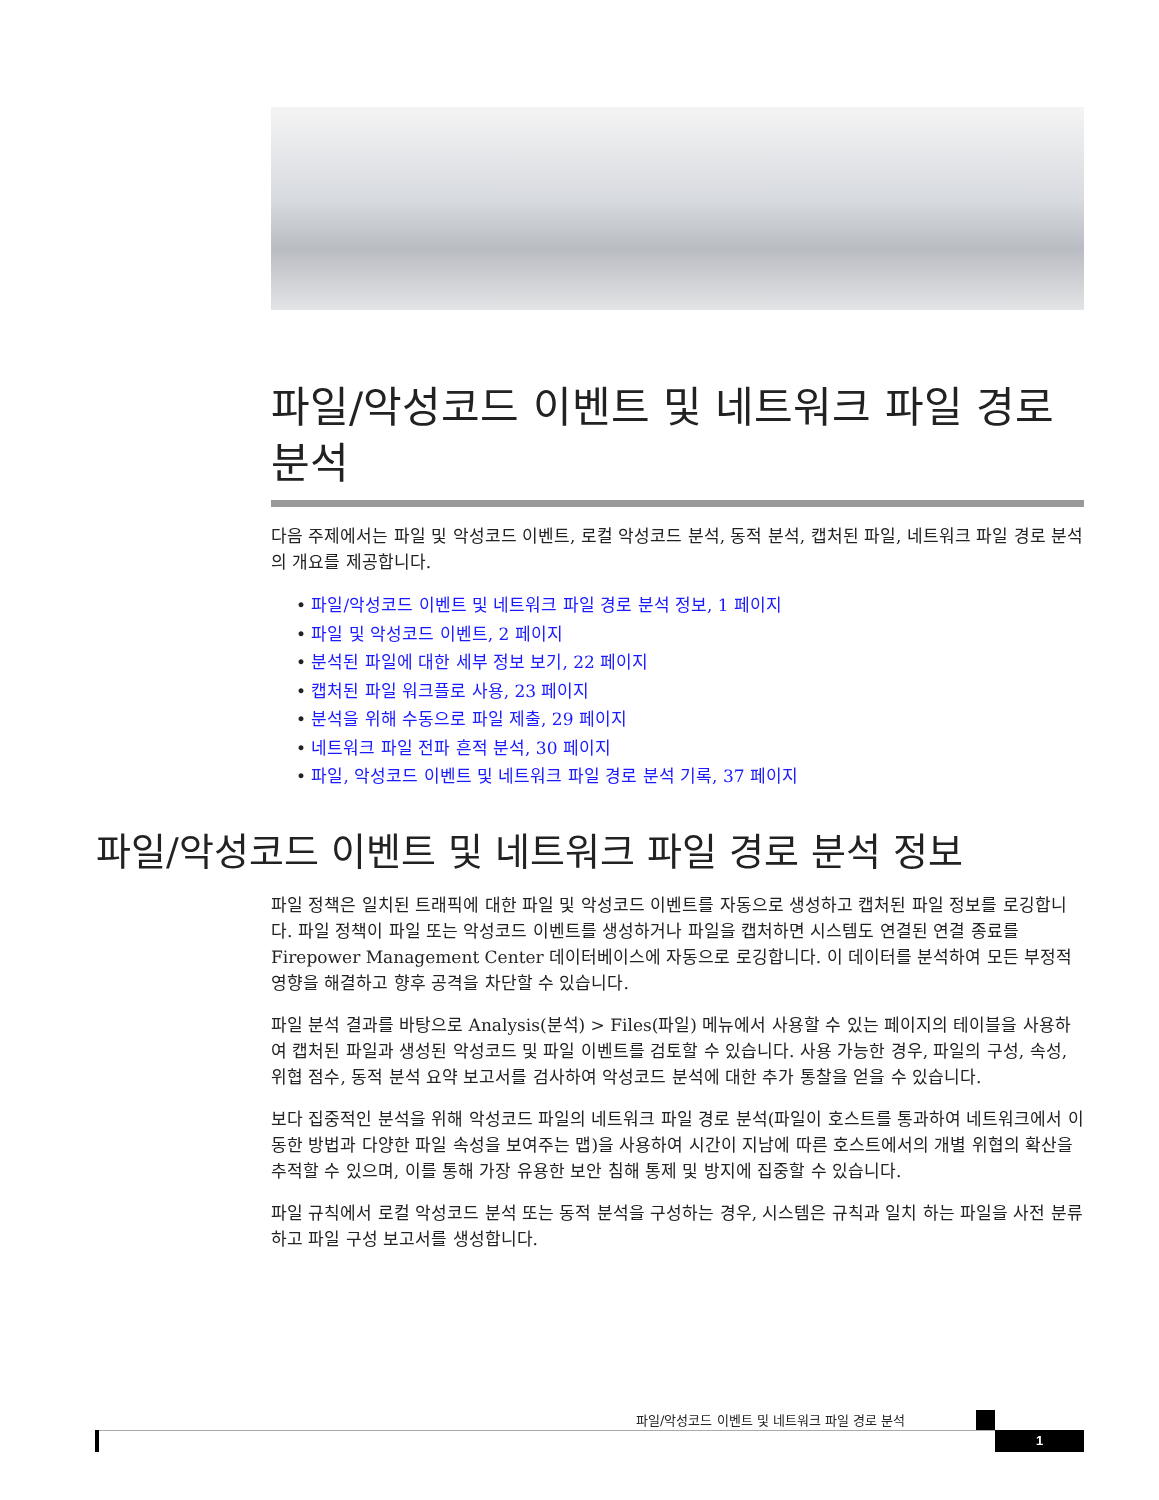파일/악성코드 이벤트 및 네트워크 파일 경로 분석
다음 주제에서는 파일 및 악성코드 이벤트, 로컬 악성코드 분석, 동적 분석, 캡처된 파일, 네트워크 파일 경로 분석의 개요를 제공합니다.
• 파일/악성코드 이벤트 및 네트워크 파일 경로 분석 정보, 1 페이지
• 파일 및 악성코드 이벤트, 2 페이지
• 분석된 파일에 대한 세부 정보 보기, 22 페이지
• 캡처된 파일 워크플로 사용, 23 페이지
• 분석을 위해 수동으로 파일 제출, 29 페이지
• 네트워크 파일 전파 흔적 분석, 30 페이지
• 파일, 악성코드 이벤트 및 네트워크 파일 경로 분석 기록, 37 페이지
파일/악성코드 이벤트 및 네트워크 파일 경로 분석 정보
파일 정책은 일치된 트래픽에 대한 파일 및 악성코드 이벤트를 자동으로 생성하고 캡처된 파일 정보를 로깅합니다. 파일 정책이 파일 또는 악성코드 이벤트를 생성하거나 파일을 캡처하면 시스템도 연결된 연결 종료를 Firepower Management Center 데이터베이스에 자동으로 로깅합니다. 이 데이터를 분석하여 모든 부정적 영향을 해결하고 향후 공격을 차단할 수 있습니다.
파일 분석 결과를 바탕으로 Analysis(분석) > Files(파일) 메뉴에서 사용할 수 있는 페이지의 테이블을 사용하여 캡처된 파일과 생성된 악성코드 및 파일 이벤트를 검토할 수 있습니다. 사용 가능한 경우, 파일의 구성, 속성, 위협 점수, 동적 분석 요약 보고서를 검사하여 악성코드 분석에 대한 추가 통찰을 얻을 수 있습니다.
보다 집중적인 분석을 위해 악성코드 파일의 네트워크 파일 경로 분석(파일이 호스트를 통과하여 네트워크에서 이동한 방법과 다양한 파일 속성을 보여주는 맵)을 사용하여 시간이 지남에 따른 호스트에서의 개별 위협의 확산을 추적할 수 있으며, 이를 통해 가장 유용한 보안 침해 통제 및 방지에 집중할 수 있습니다.
파일 규칙에서 로컬 악성코드 분석 또는 동적 분석을 구성하는 경우, 시스템은 규칙과 일치 하는 파일을 사전 분류하고 파일 구성 보고서를 생성합니다.
파일/악성코드 이벤트 및 네트워크 파일 경로 분석
1